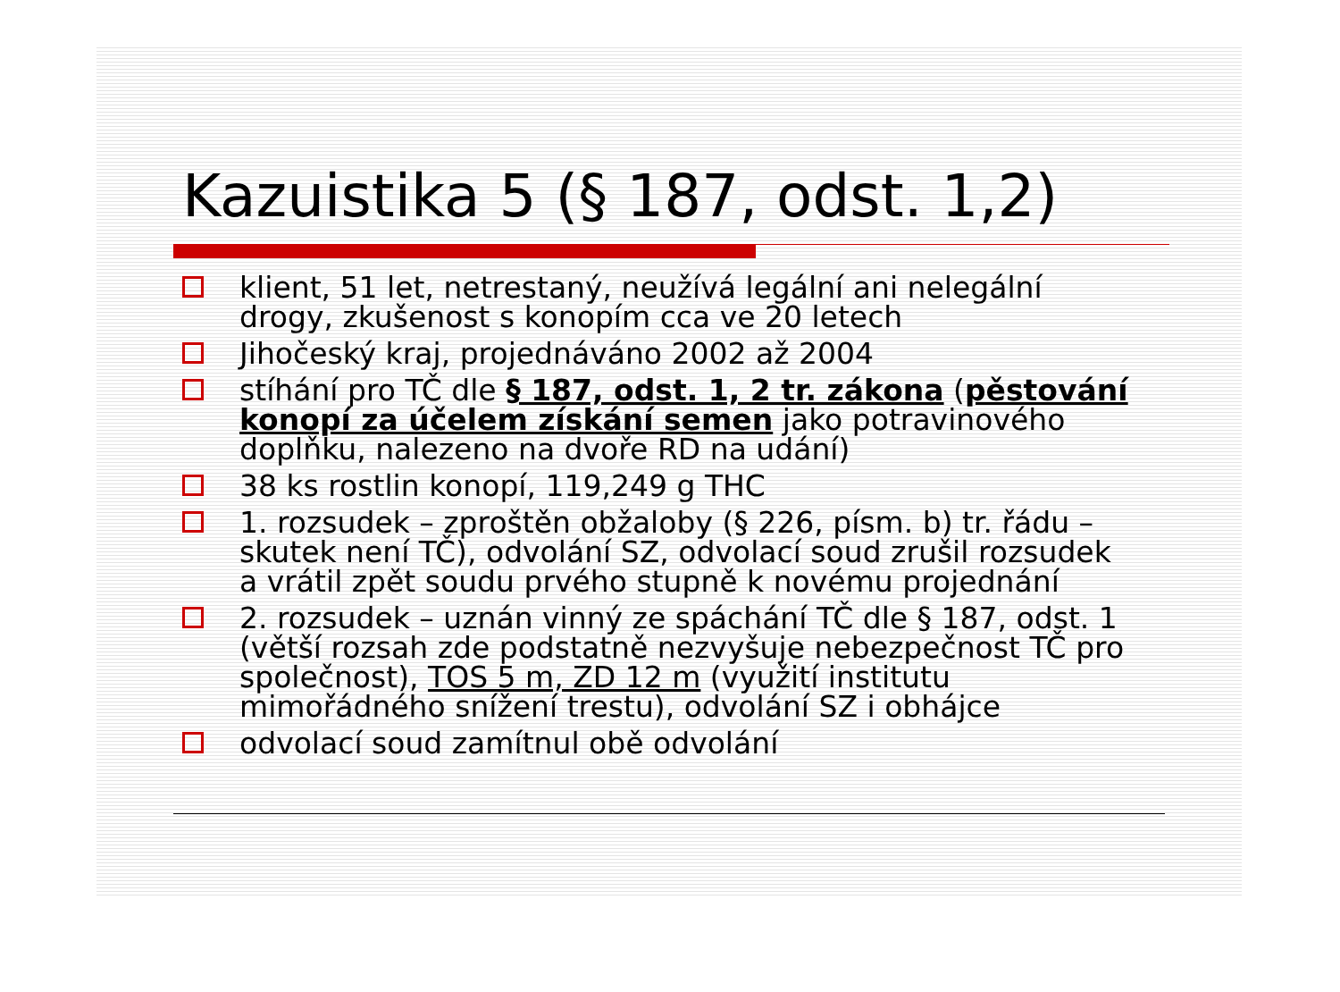Kazuistika 5 (§ 187, odst. 1,2)
klient, 51 let, netrestaný, neužívá legální ani nelegální drogy, zkušenost s konopím cca ve 20 letech
Jihočeský kraj, projednáváno 2002 až 2004
stíhání pro TČ dle § 187, odst. 1, 2 tr. zákona (pěstování konopí za účelem získání semen jako potravinového doplňku, nalezeno na dvoře RD na udání)
38 ks rostlin konopí, 119,249 g THC
1. rozsudek – zproštěn obžaloby (§ 226, písm. b) tr. řádu – skutek není TČ), odvolání SZ, odvolací soud zrušil rozsudek a vrátil zpět soudu prvého stupně k novému projednání
2. rozsudek – uznán vinný ze spáchání TČ dle § 187, odst. 1 (větší rozsah zde podstatně nezvyšuje nebezpečnost TČ pro společnost), TOS 5 m, ZD 12 m (využití institutu mimořádného snížení trestu), odvolání SZ i obhájce
odvolací soud zamítnul obě odvolání